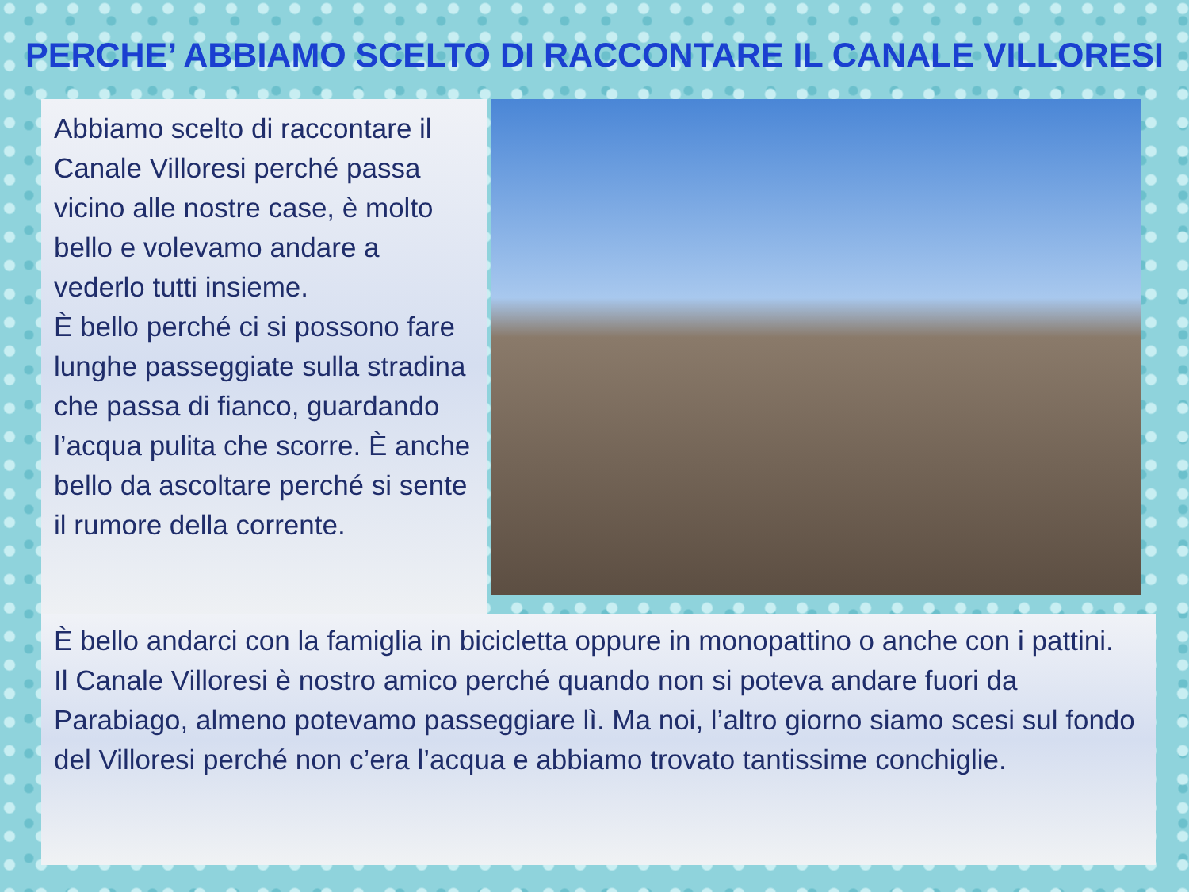PERCHE’ ABBIAMO SCELTO DI RACCONTARE IL CANALE VILLORESI
Abbiamo scelto di raccontare il Canale Villoresi perché passa vicino alle nostre case, è molto bello e volevamo andare a vederlo tutti insieme.
È bello perché ci si possono fare lunghe passeggiate sulla stradina che passa di fianco, guardando l’acqua pulita che scorre. È anche bello da ascoltare perché si sente il rumore della corrente.
È bello andarci con la famiglia in bicicletta oppure in monopattino o anche con i pattini.
Il Canale Villoresi è nostro amico perché quando non si poteva andare fuori da Parabiago, almeno potevamo passeggiare lì. Ma noi, l’altro giorno siamo scesi sul fondo del Villoresi perché non c’era l’acqua e abbiamo trovato tantissime conchiglie.